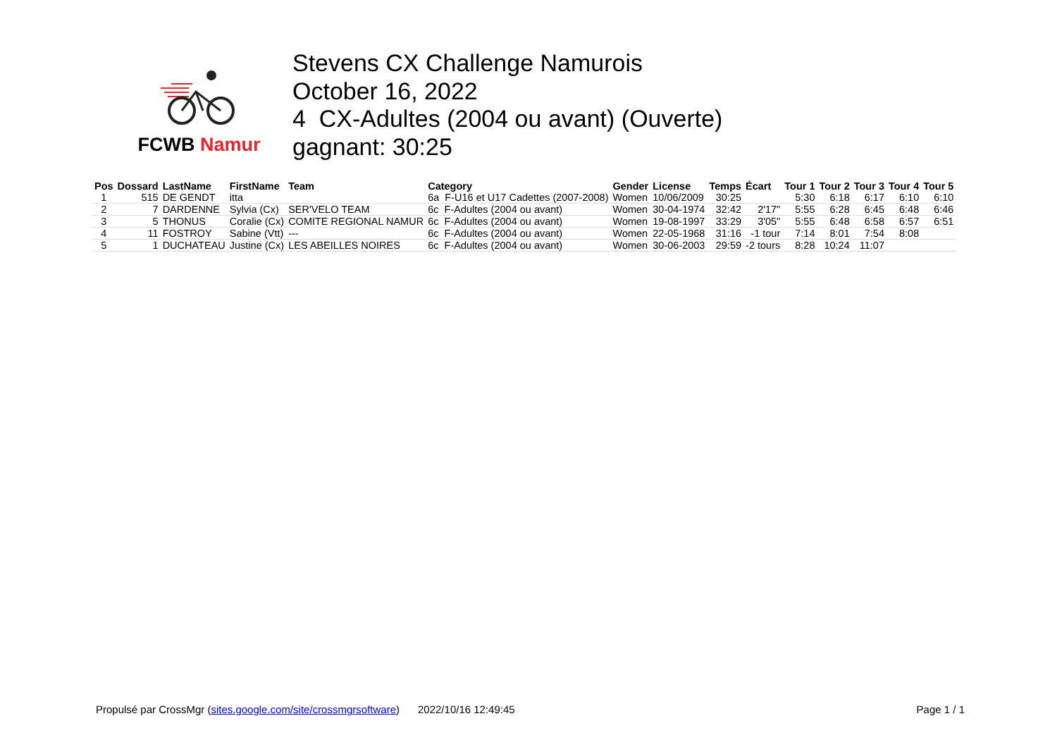FCWB Namur
Stevens CX Challenge Namurois
October 16, 2022
4 CX-Adultes (2004 ou avant) (Ouverte)
gagnant: 30:25
| Pos | Dossard | LastName | FirstName | Team | Category | Gender | License | Temps | Écart | Tour 1 | Tour 2 | Tour 3 | Tour 4 | Tour 5 |
| --- | --- | --- | --- | --- | --- | --- | --- | --- | --- | --- | --- | --- | --- | --- |
| 1 | 515 | DE GENDT | itta | | 6a F-U16 et U17 Cadettes (2007-2008) | Women | 10/06/2009 | 30:25 | | 5:30 | 6:18 | 6:17 | 6:10 | 6:10 |
| 2 | 7 | DARDENNE | Sylvia (Cx) | SER'VELO TEAM | 6c F-Adultes (2004 ou avant) | Women | 30-04-1974 | 32:42 | 2'17" | 5:55 | 6:28 | 6:45 | 6:48 | 6:46 |
| 3 | 5 | THONUS | Coralie (Cx) | COMITE REGIONAL NAMUR | 6c F-Adultes (2004 ou avant) | Women | 19-08-1997 | 33:29 | 3'05" | 5:55 | 6:48 | 6:58 | 6:57 | 6:51 |
| 4 | 11 | FOSTROY | Sabine (Vtt) | --- | 6c F-Adultes (2004 ou avant) | Women | 22-05-1968 | 31:16 | -1 tour | 7:14 | 8:01 | 7:54 | 8:08 | |
| 5 | 1 | DUCHATEAU | Justine (Cx) | LES ABEILLES NOIRES | 6c F-Adultes (2004 ou avant) | Women | 30-06-2003 | 29:59 | -2 tours | 8:28 | 10:24 | 11:07 | | |
Propulsé par CrossMgr (sites.google.com/site/crossmgrsoftware) 2022/10/16 12:49:45 Page 1 / 1